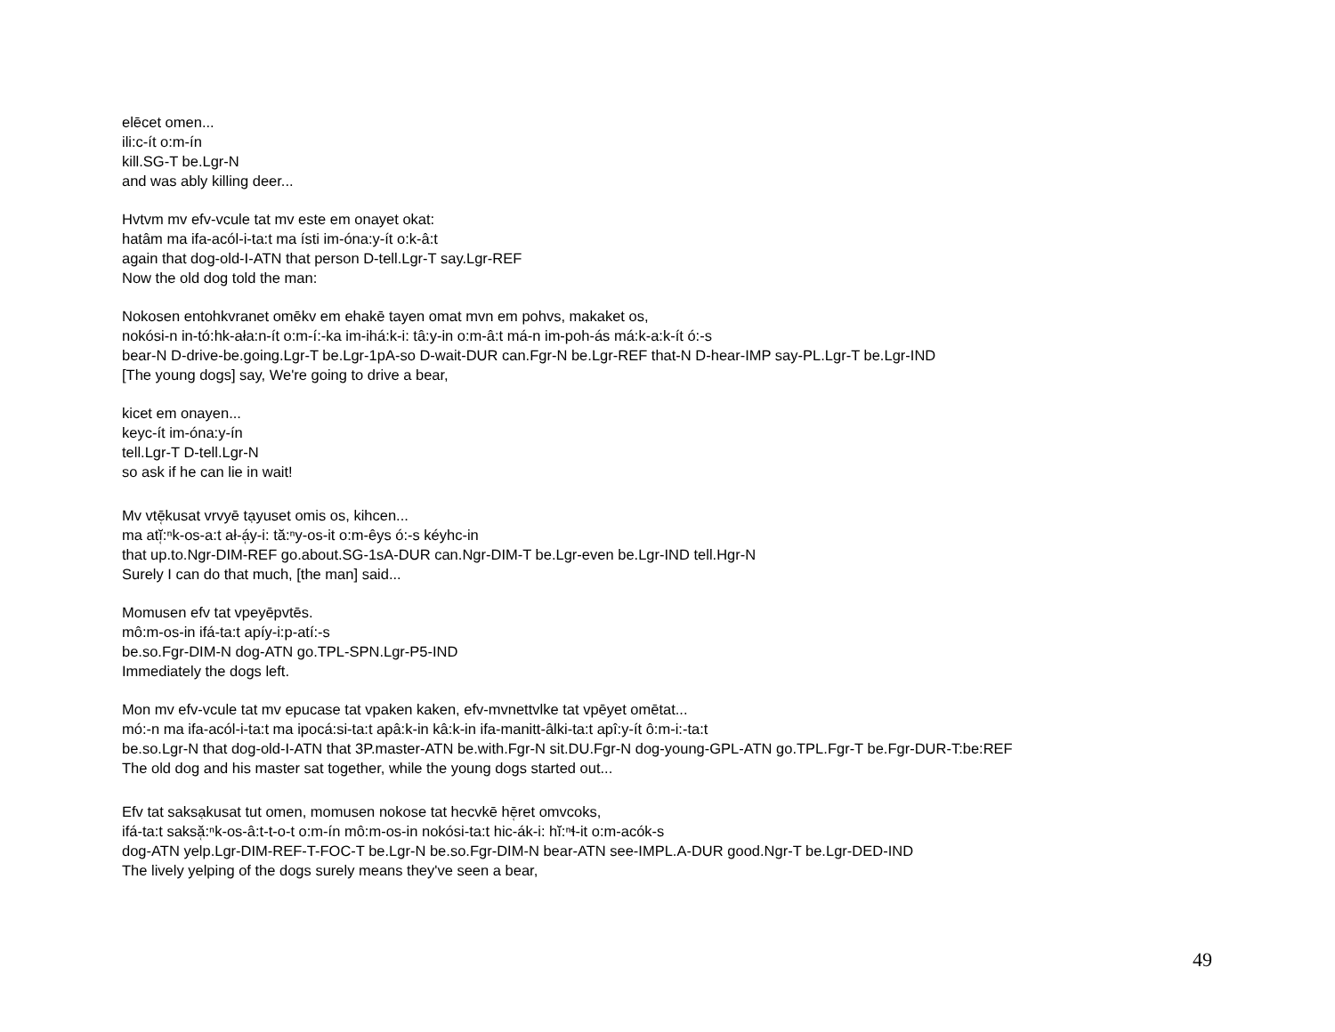elēcet omen...
ili:c-ít o:m-ín
kill.SG-T be.Lgr-N
and was ably killing deer...
Hvtvm mv efv-vcule tat mv este em onayet okat:
hatâm ma ifa-acól-i-ta:t ma ísti im-óna:y-ít o:k-â:t
again that dog-old-I-ATN that person D-tell.Lgr-T say.Lgr-REF
Now the old dog told the man:
Nokosen entohkvranet omēkv em ehakē tayen omat mvn em pohvs, makaket os,
nokósi-n in-tó:hk-ała:n-ít o:m-í:-ka im-ihá:k-i: tâ:y-in o:m-â:t má-n im-poh-ás má:k-a:k-ít ó:-s
bear-N D-drive-be.going.Lgr-T be.Lgr-1pA-so D-wait-DUR can.Fgr-N be.Lgr-REF that-N D-hear-IMP say-PL.Lgr-T be.Lgr-IND
[The young dogs] say, We're going to drive a bear,
kicet em onayen...
keyc-ít im-óna:y-ín
tell.Lgr-T D-tell.Lgr-N
so ask if he can lie in wait!
Mv vtē̜kusat vrvyē tạyuset omis os, kihcen...
ma atĭ̜:ⁿk-os-a:t ał-á̜y-i: tă:ⁿy-os-it o:m-êys ó:-s kéyhc-in
that up.to.Ngr-DIM-REF go.about.SG-1sA-DUR can.Ngr-DIM-T be.Lgr-even be.Lgr-IND tell.Hgr-N
Surely I can do that much, [the man] said...
Momusen efv tat vpeyēpvtēs.
mô:m-os-in ifá-ta:t apíy-i:p-atí:-s
be.so.Fgr-DIM-N dog-ATN go.TPL-SPN.Lgr-P5-IND
Immediately the dogs left.
Mon mv efv-vcule tat mv epucase tat vpaken kaken, efv-mvnettvlke tat vpēyet omētat...
mó:-n ma ifa-acól-i-ta:t ma ipocá:si-ta:t apâ:k-in kâ:k-in ifa-manitt-âlki-ta:t apî:y-ít ô:m-i:-ta:t
be.so.Lgr-N that dog-old-I-ATN that 3P.master-ATN be.with.Fgr-N sit.DU.Fgr-N dog-young-GPL-ATN go.TPL.Fgr-T be.Fgr-DUR-T:be:REF
The old dog and his master sat together, while the young dogs started out...
Efv tat saksạkusat tut omen, momusen nokose tat hecvkē hē̜ret omvcoks,
ifá-ta:t saksă̜:ⁿk-os-â:t-t-o-t o:m-ín mô:m-os-in nokósi-ta:t hic-ák-i: hĭ:ⁿɬ-it o:m-acók-s
dog-ATN yelp.Lgr-DIM-REF-T-FOC-T be.Lgr-N be.so.Fgr-DIM-N bear-ATN see-IMPL.A-DUR good.Ngr-T be.Lgr-DED-IND
The lively yelping of the dogs surely means they've seen a bear,
49